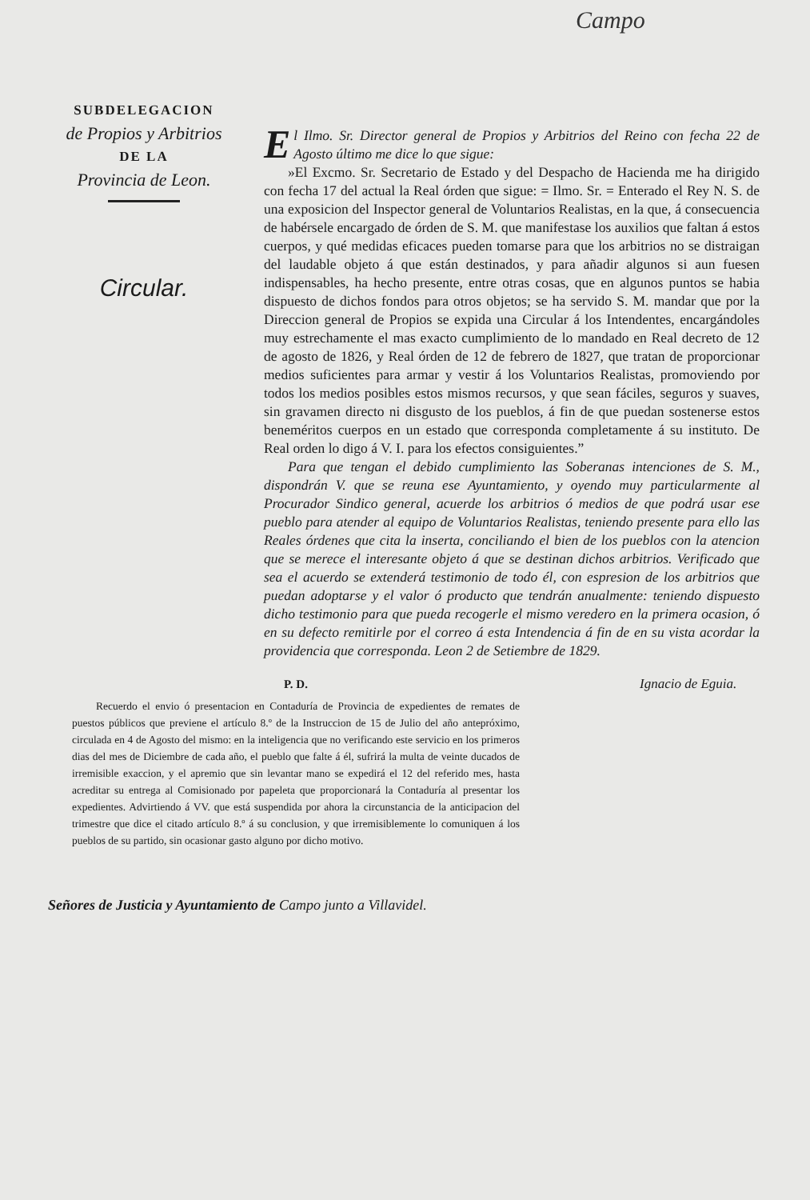Campo
SUBDELEGACION
de Propios y Arbitrios
DE LA
Provincia de Leon.
Circular.
El Ilmo. Sr. Director general de Propios y Arbitrios del Reino con fecha 22 de Agosto último me dice lo que sigue:
»El Excmo. Sr. Secretario de Estado y del Despacho de Hacienda me ha dirigido con fecha 17 del actual la Real órden que sigue: = Ilmo. Sr. = Enterado el Rey N. S. de una exposicion del Inspector general de Voluntarios Realistas, en la que, á consecuencia de habérsele encargado de órden de S. M. que manifestase los auxilios que faltan á estos cuerpos, y qué medidas eficaces pueden tomarse para que los arbitrios no se distraigan del laudable objeto á que están destinados, y para añadir algunos si aun fuesen indispensables, ha hecho presente, entre otras cosas, que en algunos puntos se habia dispuesto de dichos fondos para otros objetos; se ha servido S. M. mandar que por la Direccion general de Propios se expida una Circular á los Intendentes, encargándoles muy estrechamente el mas exacto cumplimiento de lo mandado en Real decreto de 12 de agosto de 1826, y Real órden de 12 de febrero de 1827, que tratan de proporcionar medios suficientes para armar y vestir á los Voluntarios Realistas, promoviendo por todos los medios posibles estos mismos recursos, y que sean fáciles, seguros y suaves, sin gravamen directo ni disgusto de los pueblos, á fin de que puedan sostenerse estos beneméritos cuerpos en un estado que corresponda completamente á su instituto. De Real orden lo digo á V. I. para los efectos consiguientes.”
Para que tengan el debido cumplimiento las Soberanas intenciones de S. M., dispondrán V. que se reuna ese Ayuntamiento, y oyendo muy particularmente al Procurador Sindico general, acuerde los arbitrios ó medios de que podrá usar ese pueblo para atender al equipo de Voluntarios Realistas, teniendo presente para ello las Reales órdenes que cita la inserta, conciliando el bien de los pueblos con la atencion que se merece el interesante objeto á que se destinan dichos arbitrios. Verificado que sea el acuerdo se extenderá testimonio de todo él, con espresion de los arbitrios que puedan adoptarse y el valor ó producto que tendrán anualmente: teniendo dispuesto dicho testimonio para que pueda recogerle el mismo veredero en la primera ocasion, ó en su defecto remitirle por el correo á esta Intendencia á fin de en su vista acordar la providencia que corresponda. Leon 2 de Setiembre de 1829.
P. D.
Recuerdo el envio ó presentacion en Contaduría de Provincia de expedientes de remates de puestos públicos que previene el artículo 8.º de la Instruccion de 15 de Julio del año antepróximo, circulada en 4 de Agosto del mismo: en la inteligencia que no verificando este servicio en los primeros dias del mes de Diciembre de cada año, el pueblo que falte á él, sufrirá la multa de veinte ducados de irremisible exaccion, y el apremio que sin levantar mano se expedirá el 12 del referido mes, hasta acreditar su entrega al Comisionado por papeleta que proporcionará la Contaduría al presentar los expedientes. Advirtiendo á VV. que está suspendida por ahora la circunstancia de la anticipacion del trimestre que dice el citado artículo 8.º á su conclusion, y que irremisiblemente lo comuniquen á los pueblos de su partido, sin ocasionar gasto alguno por dicho motivo.
Ignacio de Eguia.
Señores de Justicia y Ayuntamiento de Campo junto a Villavidel.